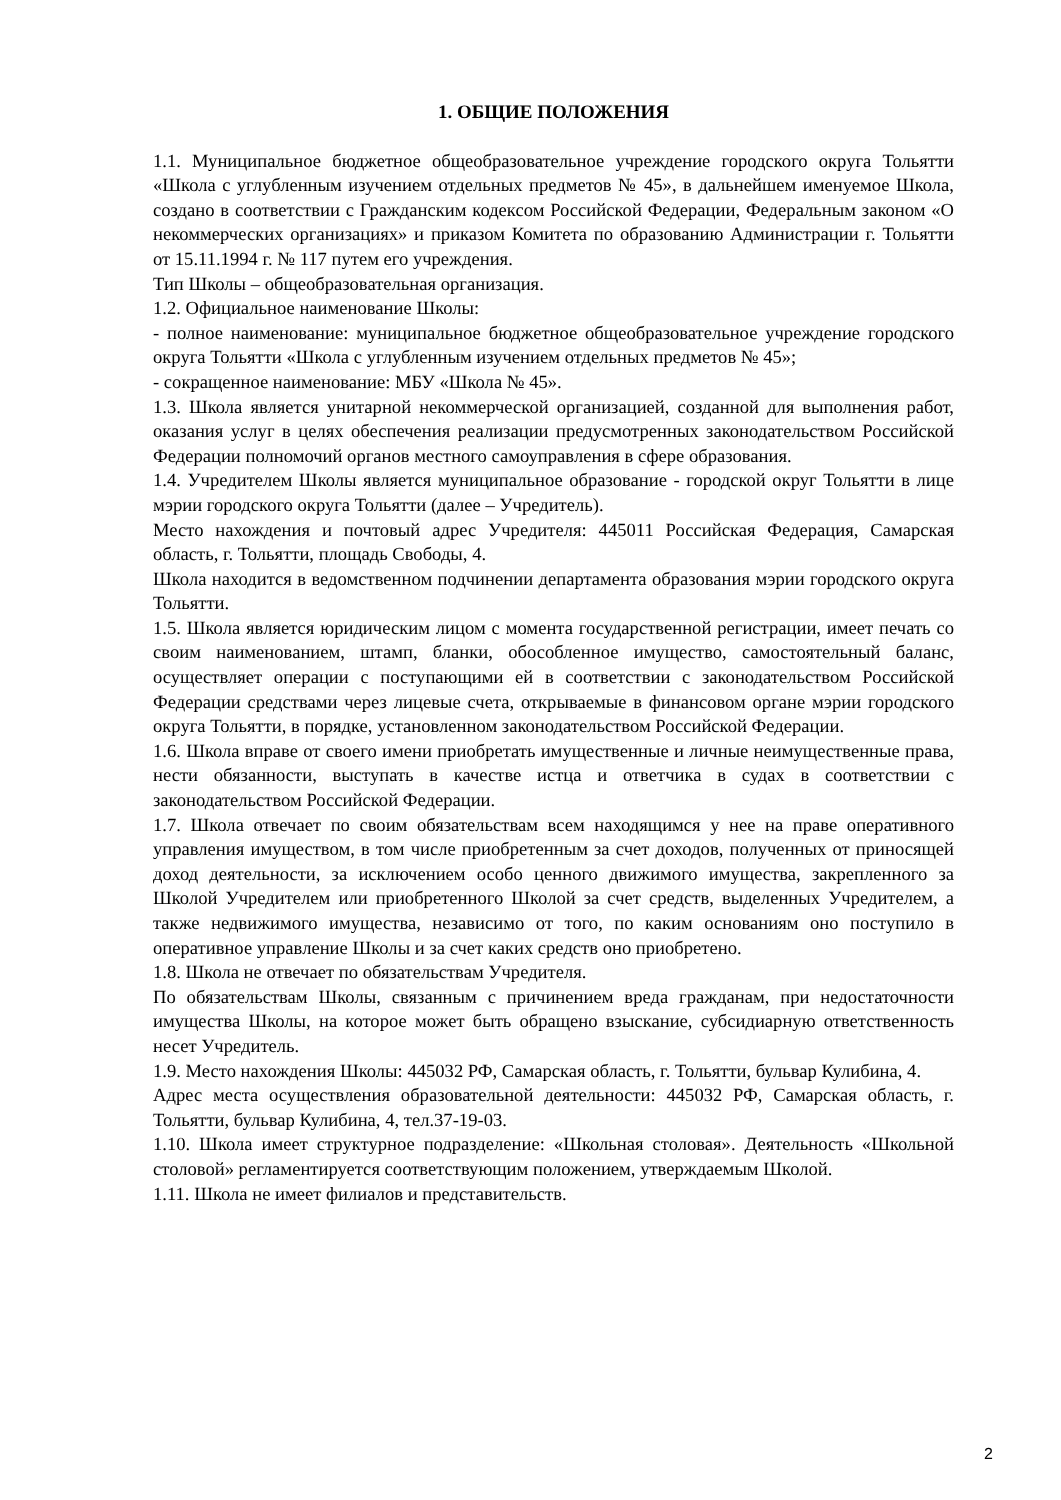1. ОБЩИЕ ПОЛОЖЕНИЯ
1.1. Муниципальное бюджетное общеобразовательное учреждение городского округа Тольятти «Школа с углубленным изучением отдельных предметов № 45», в дальнейшем именуемое Школа, создано в соответствии с Гражданским кодексом Российской Федерации, Федеральным законом «О некоммерческих организациях» и приказом Комитета по образованию Администрации г. Тольятти от 15.11.1994 г. № 117 путем его учреждения.
Тип Школы – общеобразовательная организация.
1.2. Официальное наименование Школы:
- полное наименование: муниципальное бюджетное общеобразовательное учреждение городского округа Тольятти «Школа с углубленным изучением отдельных предметов № 45»;
- сокращенное наименование: МБУ «Школа № 45».
1.3. Школа является унитарной некоммерческой организацией, созданной для выполнения работ, оказания услуг в целях обеспечения реализации предусмотренных законодательством Российской Федерации полномочий органов местного самоуправления в сфере образования.
1.4. Учредителем Школы является муниципальное образование - городской округ Тольятти в лице мэрии городского округа Тольятти (далее – Учредитель).
Место нахождения и почтовый адрес Учредителя: 445011 Российская Федерация, Самарская область, г. Тольятти, площадь Свободы, 4.
Школа находится в ведомственном подчинении департамента образования мэрии городского округа Тольятти.
1.5. Школа является юридическим лицом с момента государственной регистрации, имеет печать со своим наименованием, штамп, бланки, обособленное имущество, самостоятельный баланс, осуществляет операции с поступающими ей в соответствии с законодательством Российской Федерации средствами через лицевые счета, открываемые в финансовом органе мэрии городского округа Тольятти, в порядке, установленном законодательством Российской Федерации.
1.6. Школа вправе от своего имени приобретать имущественные и личные неимущественные права, нести обязанности, выступать в качестве истца и ответчика в судах в соответствии с законодательством Российской Федерации.
1.7. Школа отвечает по своим обязательствам всем находящимся у нее на праве оперативного управления имуществом, в том числе приобретенным за счет доходов, полученных от приносящей доход деятельности, за исключением особо ценного движимого имущества, закрепленного за Школой Учредителем или приобретенного Школой за счет средств, выделенных Учредителем, а также недвижимого имущества, независимо от того, по каким основаниям оно поступило в оперативное управление Школы и за счет каких средств оно приобретено.
1.8. Школа не отвечает по обязательствам Учредителя.
По обязательствам Школы, связанным с причинением вреда гражданам, при недостаточности имущества Школы, на которое может быть обращено взыскание, субсидиарную ответственность несет Учредитель.
1.9. Место нахождения Школы: 445032 РФ, Самарская область, г. Тольятти, бульвар Кулибина, 4.
Адрес места осуществления образовательной деятельности: 445032 РФ, Самарская область, г. Тольятти, бульвар Кулибина, 4, тел.37-19-03.
1.10. Школа имеет структурное подразделение: «Школьная столовая». Деятельность «Школьной столовой» регламентируется соответствующим положением, утверждаемым Школой.
1.11. Школа не имеет филиалов и представительств.
2